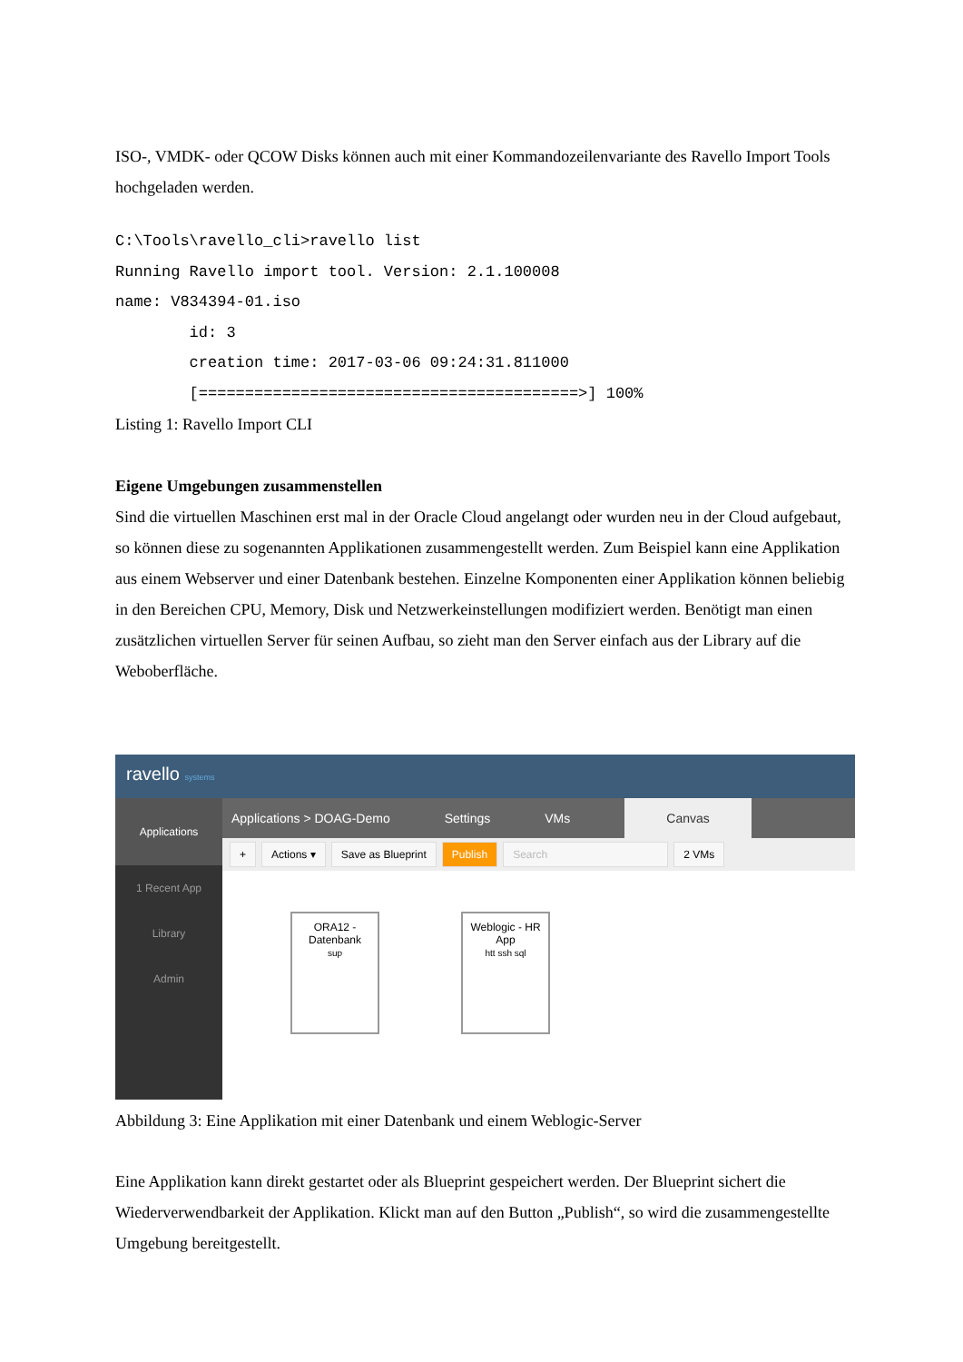ISO-, VMDK- oder QCOW Disks können auch mit einer Kommandozeilenvariante des Ravello Import Tools hochgeladen werden.
C:\Tools\ravello_cli>ravello list
Running Ravello import tool. Version: 2.1.100008
name: V834394-01.iso
        id: 3
        creation time: 2017-03-06 09:24:31.811000
        [=========================================>] 100%
Listing 1: Ravello Import CLI
Eigene Umgebungen zusammenstellen
Sind die virtuellen Maschinen erst mal in der Oracle Cloud angelangt oder wurden neu in der Cloud aufgebaut, so können diese zu sogenannten Applikationen zusammengestellt werden. Zum Beispiel kann eine Applikation aus einem Webserver und einer Datenbank bestehen. Einzelne Komponenten einer Applikation können beliebig in den Bereichen CPU, Memory, Disk und Netzwerkeinstellungen modifiziert werden. Benötigt man einen zusätzlichen virtuellen Server für seinen Aufbau, so zieht man den Server einfach aus der Library auf die Weboberfläche.
ravello systems
Applications
1 Recent App
Library
Admin
Applications > DOAG-Demo Settings VMs Canvas
+ Actions ▾ Save as Blueprint Publish Search 2 VMs
ORA12 -
Datenbank
sup
Weblogic - HR
App
htt ssh sql
Abbildung 3: Eine Applikation mit einer Datenbank und einem Weblogic-Server
Eine Applikation kann direkt gestartet oder als Blueprint gespeichert werden. Der Blueprint sichert die Wiederverwendbarkeit der Applikation. Klickt man auf den Button „Publish“, so wird die zusammengestellte Umgebung bereitgestellt.